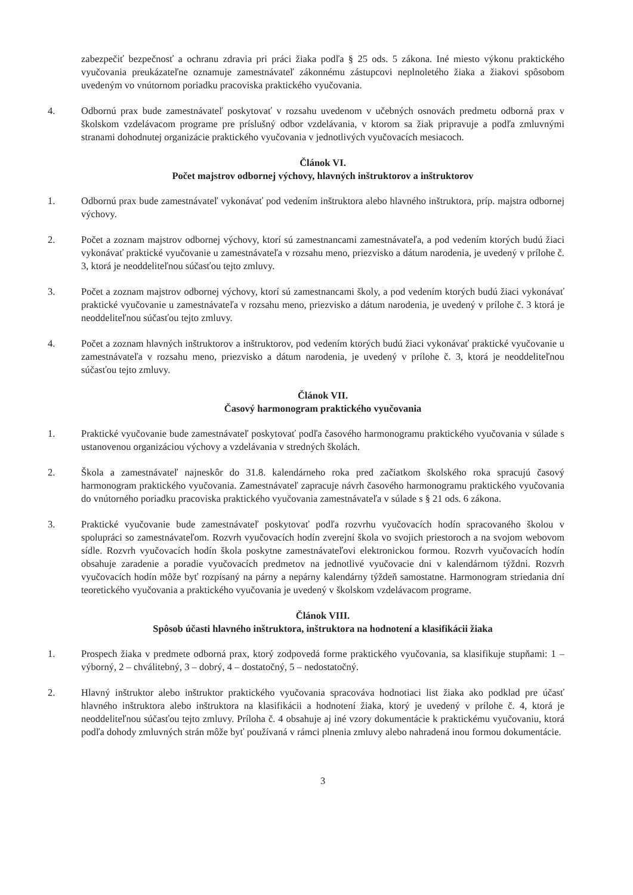zabezpečiť bezpečnosť a ochranu zdravia pri práci žiaka podľa § 25 ods. 5 zákona. Iné miesto výkonu praktického vyučovania preukázateľne oznamuje zamestnávateľ zákonnému zástupcovi neplnoletého žiaka a žiakovi spôsobom uvedeným vo vnútornom poriadku pracoviska praktického vyučovania.
4. Odbornú prax bude zamestnávateľ poskytovať v rozsahu uvedenom v učebných osnovách predmetu odborná prax v školskom vzdelávacom programe pre príslušný odbor vzdelávania, v ktorom sa žiak pripravuje a podľa zmluvnými stranami dohodnutej organizácie praktického vyučovania v jednotlivých vyučovacích mesiacoch.
Článok VI.
Počet majstrov odbornej výchovy, hlavných inštruktorov a inštruktorov
1. Odbornú prax bude zamestnávateľ vykonávať pod vedením inštruktora alebo hlavného inštruktora, príp. majstra odbornej výchovy.
2. Počet a zoznam majstrov odbornej výchovy, ktorí sú zamestnancami zamestnávateľa, a pod vedením ktorých budú žiaci vykonávať praktické vyučovanie u zamestnávateľa v rozsahu meno, priezvisko a dátum narodenia, je uvedený v prílohe č. 3, ktorá je neoddeliteľnou súčasťou tejto zmluvy.
3. Počet a zoznam majstrov odbornej výchovy, ktorí sú zamestnancami školy, a pod vedením ktorých budú žiaci vykonávať praktické vyučovanie u zamestnávateľa v rozsahu meno, priezvisko a dátum narodenia, je uvedený v prílohe č. 3 ktorá je neoddeliteľnou súčasťou tejto zmluvy.
4. Počet a zoznam hlavných inštruktorov a inštruktorov, pod vedením ktorých budú žiaci vykonávať praktické vyučovanie u zamestnávateľa v rozsahu meno, priezvisko a dátum narodenia, je uvedený v prílohe č. 3, ktorá je neoddeliteľnou súčasťou tejto zmluvy.
Článok VII.
Časový harmonogram praktického vyučovania
1. Praktické vyučovanie bude zamestnávateľ poskytovať podľa časového harmonogramu praktického vyučovania v súlade s ustanovenou organizáciou výchovy a vzdelávania v stredných školách.
2. Škola a zamestnávateľ najneskôr do 31.8. kalendárneho roka pred začiatkom školského roka spracujú časový harmonogram praktického vyučovania. Zamestnávateľ zapracuje návrh časového harmonogramu praktického vyučovania do vnútorného poriadku pracoviska praktického vyučovania zamestnávateľa v súlade s § 21 ods. 6 zákona.
3. Praktické vyučovanie bude zamestnávateľ poskytovať podľa rozvrhu vyučovacích hodín spracovaného školou v spolupráci so zamestnávateľom. Rozvrh vyučovacích hodín zverejní škola vo svojich priestoroch a na svojom webovom sídle. Rozvrh vyučovacích hodín škola poskytne zamestnávateľovi elektronickou formou. Rozvrh vyučovacích hodín obsahuje zaradenie a poradie vyučovacích predmetov na jednotlivé vyučovacie dni v kalendárnom týždni. Rozvrh vyučovacích hodín môže byť rozpísaný na párny a nepárny kalendárny týždeň samostatne. Harmonogram striedania dní teoretického vyučovania a praktického vyučovania je uvedený v školskom vzdelávacom programe.
Článok VIII.
Spôsob účasti hlavného inštruktora, inštruktora na hodnotení a klasifikácii žiaka
1. Prospech žiaka v predmete odborná prax, ktorý zodpovedá forme praktického vyučovania, sa klasifikuje stupňami: 1 – výborný, 2 – chválitebný, 3 – dobrý, 4 – dostatočný, 5 – nedostatočný.
2. Hlavný inštruktor alebo inštruktor praktického vyučovania spracováva hodnotiaci list žiaka ako podklad pre účasť hlavného inštruktora alebo inštruktora na klasifikácii a hodnotení žiaka, ktorý je uvedený v prílohe č. 4, ktorá je neoddeliteľnou súčasťou tejto zmluvy. Príloha č. 4 obsahuje aj iné vzory dokumentácie k praktickému vyučovaniu, ktorá podľa dohody zmluvných strán môže byť používaná v rámci plnenia zmluvy alebo nahradená inou formou dokumentácie.
3